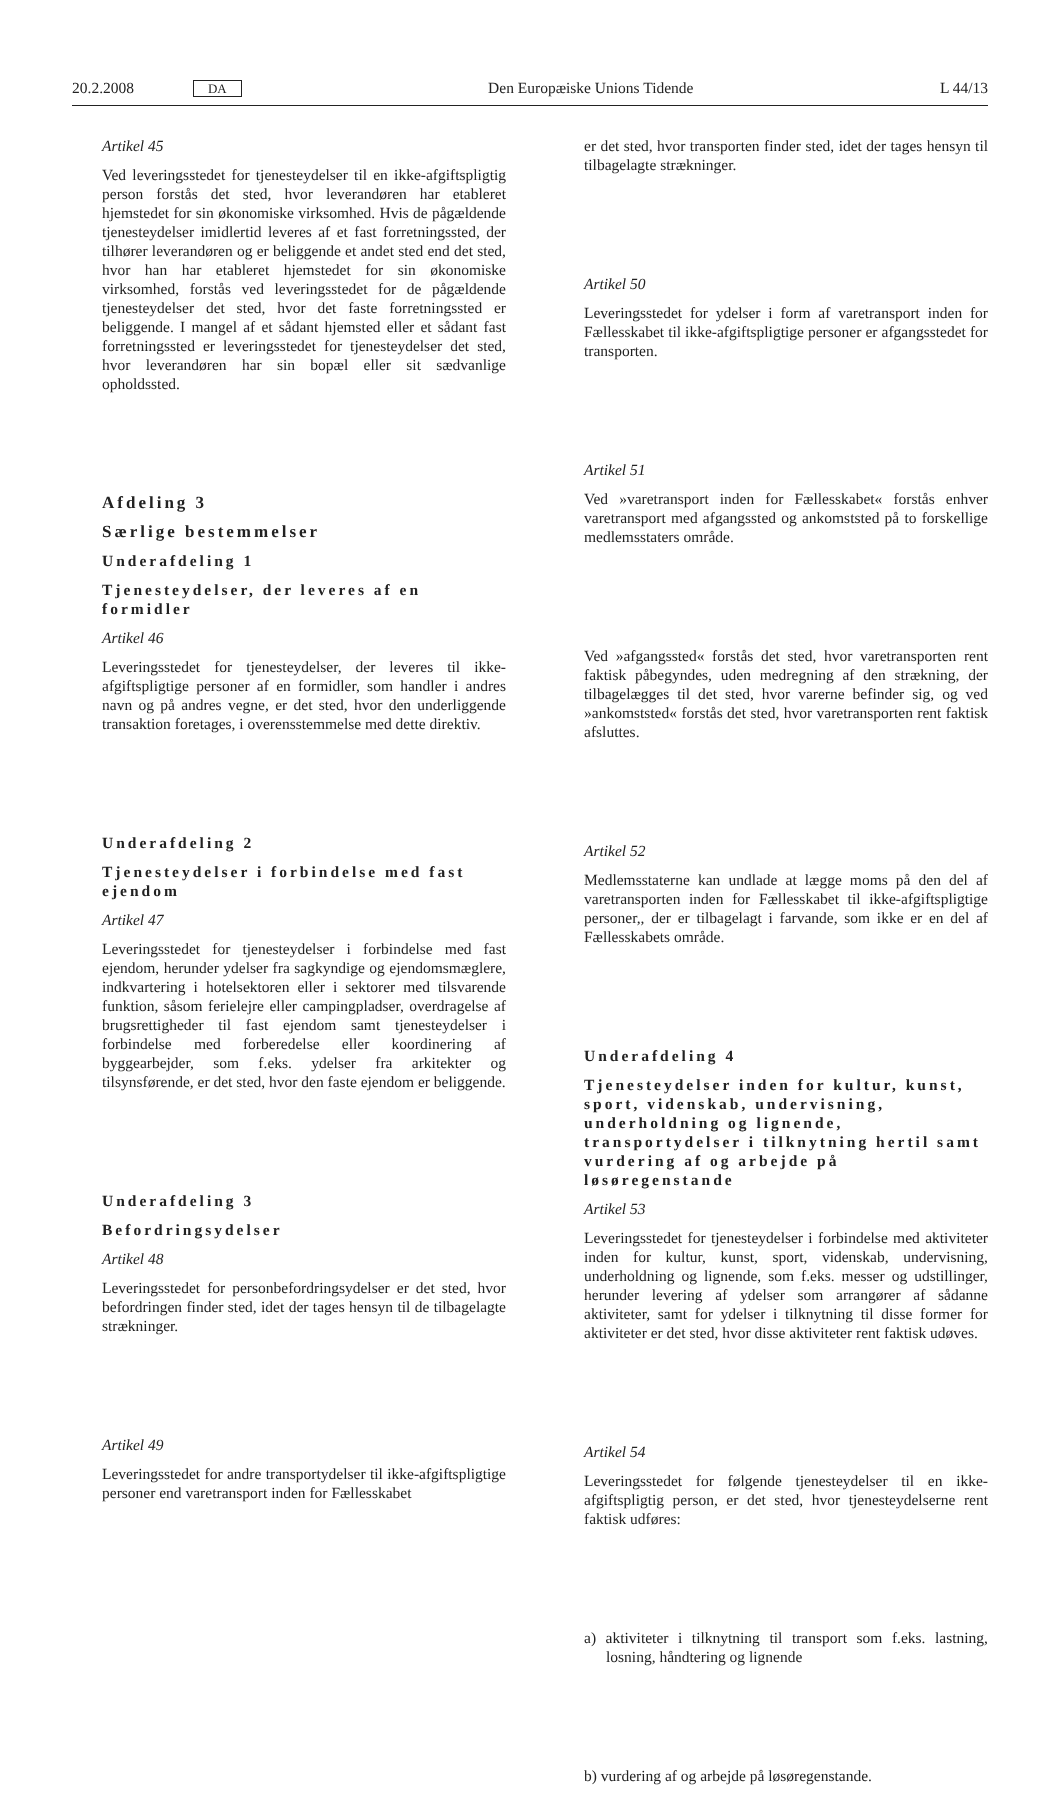20.2.2008 DA Den Europæiske Unions Tidende L 44/13
Artikel 45
Ved leveringsstedet for tjenesteydelser til en ikke-afgiftspligtig person forstås det sted, hvor leverandøren har etableret hjemstedet for sin økonomiske virksomhed. Hvis de pågældende tjenesteydelser imidlertid leveres af et fast forretningssted, der tilhører leverandøren og er beliggende et andet sted end det sted, hvor han har etableret hjemstedet for sin økonomiske virksomhed, forstås ved leveringsstedet for de pågældende tjenesteydelser det sted, hvor det faste forretningssted er beliggende. I mangel af et sådant hjemsted eller et sådant fast forretningssted er leveringsstedet for tjenesteydelser det sted, hvor leverandøren har sin bopæl eller sit sædvanlige opholdssted.
Afdeling 3
Særlige bestemmelser
Underafdeling 1
Tjenesteydelser, der leveres af en formidler
Artikel 46
Leveringsstedet for tjenesteydelser, der leveres til ikke-afgiftspligtige personer af en formidler, som handler i andres navn og på andres vegne, er det sted, hvor den underliggende transaktion foretages, i overensstemmelse med dette direktiv.
Underafdeling 2
Tjenesteydelser i forbindelse med fast ejendom
Artikel 47
Leveringsstedet for tjenesteydelser i forbindelse med fast ejendom, herunder ydelser fra sagkyndige og ejendomsmæglere, indkvartering i hotelsektoren eller i sektorer med tilsvarende funktion, såsom ferielejre eller campingpladser, overdragelse af brugsrettigheder til fast ejendom samt tjenesteydelser i forbindelse med forberedelse eller koordinering af byggearbejder, som f.eks. ydelser fra arkitekter og tilsynsførende, er det sted, hvor den faste ejendom er beliggende.
Underafdeling 3
Befordringsydelser
Artikel 48
Leveringsstedet for personbefordringsydelser er det sted, hvor befordringen finder sted, idet der tages hensyn til de tilbagelagte strækninger.
Artikel 49
Leveringsstedet for andre transportydelser til ikke-afgiftspligtige personer end varetransport inden for Fællesskabet
er det sted, hvor transporten finder sted, idet der tages hensyn til tilbagelagte strækninger.
Artikel 50
Leveringsstedet for ydelser i form af varetransport inden for Fællesskabet til ikke-afgiftspligtige personer er afgangsstedet for transporten.
Artikel 51
Ved »varetransport inden for Fællesskabet« forstås enhver varetransport med afgangssted og ankomststed på to forskellige medlemsstaters område.
Ved »afgangssted« forstås det sted, hvor varetransporten rent faktisk påbegyndes, uden medregning af den strækning, der tilbagelægges til det sted, hvor varerne befinder sig, og ved »ankomststed« forstås det sted, hvor varetransporten rent faktisk afsluttes.
Artikel 52
Medlemsstaterne kan undlade at lægge moms på den del af varetransporten inden for Fællesskabet til ikke-afgiftspligtige personer,, der er tilbagelagt i farvande, som ikke er en del af Fællesskabets område.
Underafdeling 4
Tjenesteydelser inden for kultur, kunst, sport, videnskab, undervisning, underholdning og lignende, transportydelser i tilknytning hertil samt vurdering af og arbejde på løsøregenstande
Artikel 53
Leveringsstedet for tjenesteydelser i forbindelse med aktiviteter inden for kultur, kunst, sport, videnskab, undervisning, underholdning og lignende, som f.eks. messer og udstillinger, herunder levering af ydelser som arrangører af sådanne aktiviteter, samt for ydelser i tilknytning til disse former for aktiviteter er det sted, hvor disse aktiviteter rent faktisk udøves.
Artikel 54
Leveringsstedet for følgende tjenesteydelser til en ikke-afgiftspligtig person, er det sted, hvor tjenesteydelserne rent faktisk udføres:
a) aktiviteter i tilknytning til transport som f.eks. lastning, losning, håndtering og lignende
b) vurdering af og arbejde på løsøregenstande.